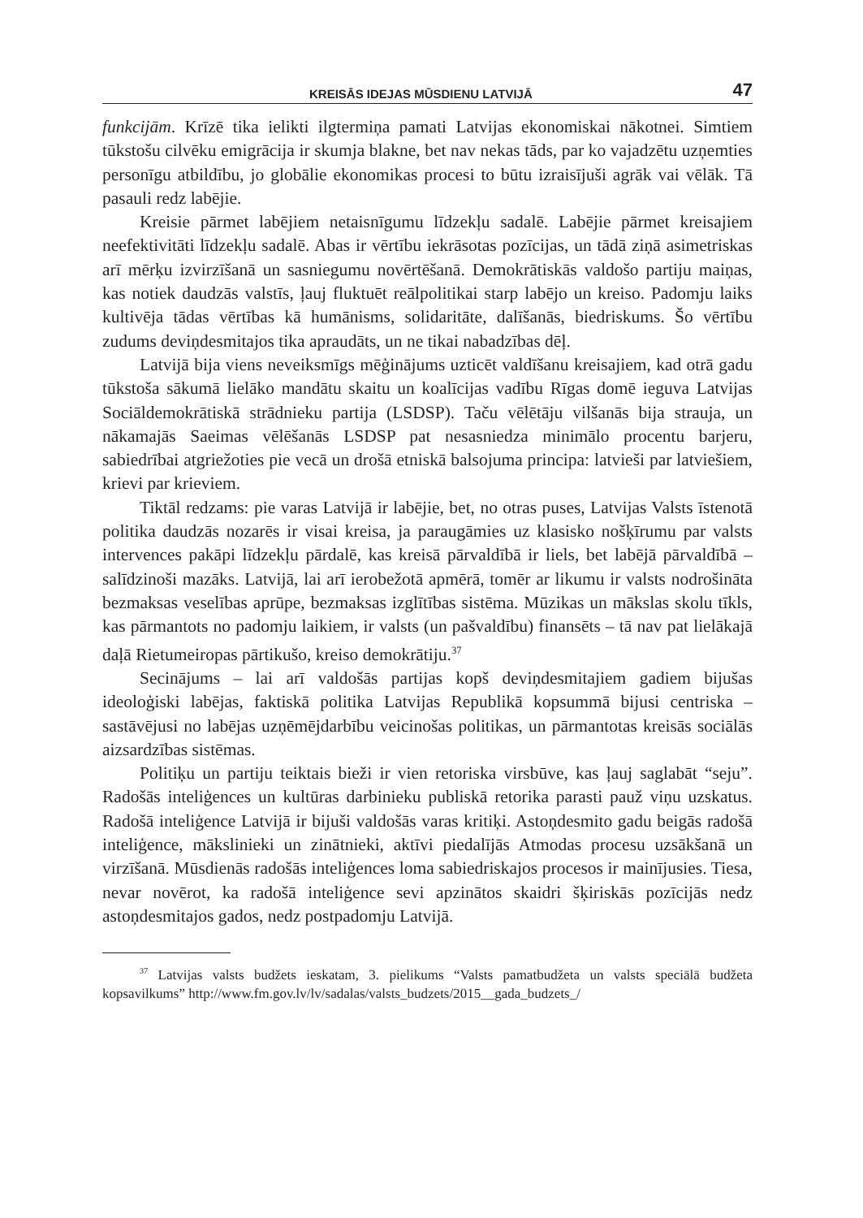KREISĀS IDEJAS MŪSDIENU LATVIJĀ 47
funkcijām. Krīzē tika ielikti ilgtermiņa pamati Latvijas ekonomiskai nākotnei. Simtiem tūkstošu cilvēku emigrācija ir skumja blakne, bet nav nekas tāds, par ko vajadzētu uzņemties personīgu atbildību, jo globālie ekonomikas procesi to būtu izraisījuši agrāk vai vēlāk. Tā pasauli redz labējie.
Kreisie pārmet labējiem netaisnīgumu līdzekļu sadalē. Labējie pārmet kreisajiem neefektivitāti līdzekļu sadalē. Abas ir vērtību iekrāsotas pozīcijas, un tādā ziņā asimetriskas arī mērķu izvirzīšanā un sasniegumu novērtēšanā. Demokrātiskās valdošo partiju maiņas, kas notiek daudzās valstīs, ļauj fluktuēt reālpolitikai starp labējo un kreiso. Padomju laiks kultivēja tādas vērtības kā humānisms, solidaritāte, dalīšanās, biedriskums. Šo vērtību zudums deviņdesmitajos tika apraudāts, un ne tikai nabadzības dēļ.
Latvijā bija viens neveiksmīgs mēģinājums uzticēt valdīšanu kreisajiem, kad otrā gadu tūkstoša sākumā lielāko mandātu skaitu un koalīcijas vadību Rīgas domē ieguva Latvijas Sociāldemokrātiskā strādnieku partija (LSDSP). Taču vēlētāju vilšanās bija strauja, un nākamajās Saeimas vēlēšanās LSDSP pat nesasniedza minimālo procentu barjeru, sabiedrībai atgriežoties pie vecā un drošā etniskā balsojuma principa: latvieši par latviešiem, krievi par krieviem.
Tiktāl redzams: pie varas Latvijā ir labējie, bet, no otras puses, Latvijas Valsts īstenotā politika daudzās nozarēs ir visai kreisa, ja paraugāmies uz klasisko nošķīrumu par valsts intervences pakāpi līdzekļu pārdalē, kas kreisā pārvaldībā ir liels, bet labējā pārvaldībā – salīdzinoši mazāks. Latvijā, lai arī ierobežotā apmērā, tomēr ar likumu ir valsts nodrošināta bezmaksas veselības aprūpe, bezmaksas izglītības sistēma. Mūzikas un mākslas skolu tīkls, kas pārmantots no padomju laikiem, ir valsts (un pašvaldību) finansēts – tā nav pat lielākajā daļā Rietumeiropas pārtikušo, kreiso demokrātiju.<sup>37</sup>
Secinājums – lai arī valdošās partijas kopš deviņdesmitajiem gadiem bijušas ideoloģiski labējas, faktiskā politika Latvijas Republikā kopsummā bijusi centriska – sastāvējusi no labējas uzņēmējdarbību veicinošas politikas, un pārmantotas kreisās sociālās aizsardzības sistēmas.
Politiķu un partiju teiktais bieži ir vien retoriska virsbūve, kas ļauj saglabāt “seju”. Radošās inteliģences un kultūras darbinieku publiskā retorika parasti pauž viņu uzskatus. Radošā inteliģence Latvijā ir bijuši valdošās varas kritiķi. Astoņdesmito gadu beigās radošā inteliģence, mākslinieki un zinātnieki, aktīvi piedalījās Atmodas procesu uzsākšanā un virzīšanā. Mūsdienās radošās inteliģences loma sabiedriskajos procesos ir mainījusies. Tiesa, nevar novērot, ka radošā inteliģence sevi apzinātos skaidri šķiriskās pozīcijās nedz astoņdesmitajos gados, nedz postpadomju Latvijā.
<sup>37</sup> Latvijas valsts budžets ieskatam, 3. pielikums “Valsts pamatbudžeta un valsts speciālā budžeta kopsavilkums” http://www.fm.gov.lv/lv/sadalas/valsts_budzets/2015__gada_budzets_/